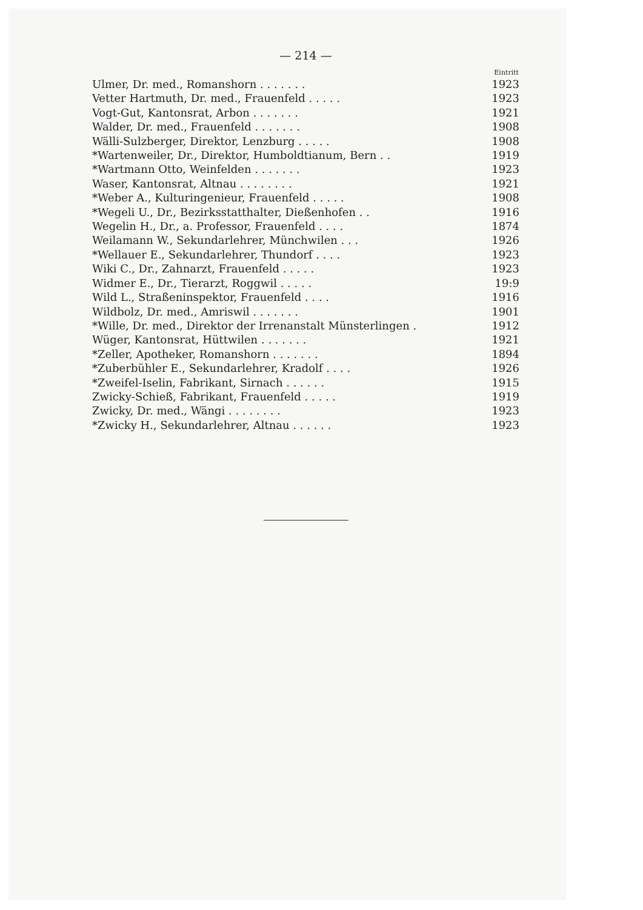— 214 —
| | Eintritt |
| --- | --- |
| Ulmer, Dr. med., Romanshorn . . . . . . . | 1923 |
| Vetter Hartmuth, Dr. med., Frauenfeld . . . . . | 1923 |
| Vogt-Gut, Kantonsrat, Arbon . . . . . . . | 1921 |
| Walder, Dr. med., Frauenfeld . . . . . . . | 1908 |
| Wälli-Sulzberger, Direktor, Lenzburg . . . . . | 1908 |
| *Wartenweiler, Dr., Direktor, Humboldtianum, Bern . . | 1919 |
| *Wartmann Otto, Weinfelden . . . . . . . | 1923 |
| Waser, Kantonsrat, Altnau . . . . . . . . | 1921 |
| *Weber A., Kulturingenieur, Frauenfeld . . . . . | 1908 |
| *Wegeli U., Dr., Bezirksstatthalter, Dießenhofen . . | 1916 |
| Wegelin H., Dr., a. Professor, Frauenfeld . . . . | 1874 |
| Weilamann W., Sekundarlehrer, Münchwilen . . . | 1926 |
| *Wellauer E., Sekundarlehrer, Thundorf . . . . | 1923 |
| Wiki C., Dr., Zahnarzt, Frauenfeld . . . . . | 1923 |
| Widmer E., Dr., Tierarzt, Roggwil . . . . . | 19:9 |
| Wild L., Straßeninspektor, Frauenfeld . . . . | 1916 |
| Wildbolz, Dr. med., Amriswil . . . . . . . | 1901 |
| *Wille, Dr. med., Direktor der Irrenanstalt Münsterlingen . | 1912 |
| Wüger, Kantonsrat, Hüttwilen . . . . . . . | 1921 |
| *Zeller, Apotheker, Romanshorn . . . . . . . | 1894 |
| *Zuberbühler E., Sekundarlehrer, Kradolf . . . . | 1926 |
| *Zweifel-Iselin, Fabrikant, Sirnach . . . . . . | 1915 |
| Zwicky-Schieß, Fabrikant, Frauenfeld . . . . . | 1919 |
| Zwicky, Dr. med., Wängi . . . . . . . . | 1923 |
| *Zwicky H., Sekundarlehrer, Altnau . . . . . . | 1923 |